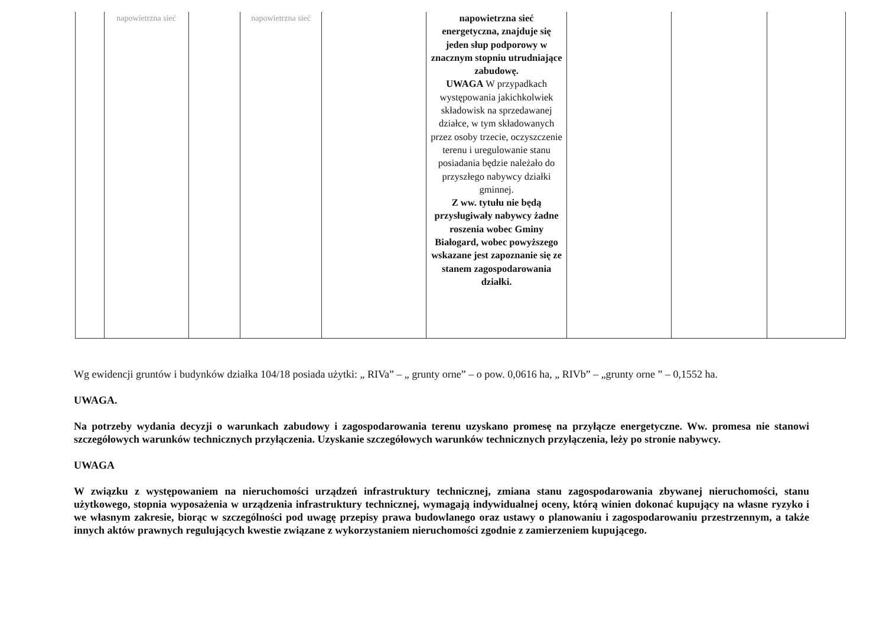| | napowietrzna sieć | | napowietrzna sieć | | napowietrzna sieć energetyczna, znajduje się jeden słup podporowy w znacznym stopniu utrudniające zabudowę. UWAGA W przypadkach występowania jakichkolwiek składowisk na sprzedawanej działce, w tym składowanych przez osoby trzecie, oczyszczenie terenu i uregulowanie stanu posiadania będzie należało do przyszłego nabywcy działki gminnej. Z ww. tytułu nie będą przysługiwały nabywcy żadne roszenia wobec Gminy Białogard, wobec powyższego wskazane jest zapoznanie się ze stanem zagospodarowania działki. | | | |
Wg ewidencji gruntów i budynków działka 104/18 posiada użytki: „ RIVa” – „ grunty orne” – o pow. 0,0616 ha, „ RIVb” – „grunty orne ” – 0,1552 ha.
UWAGA.
Na potrzeby wydania decyzji o warunkach zabudowy i zagospodarowania terenu uzyskano promesę na przyłącze energetyczne. Ww. promesa nie stanowi szczegółowych warunków technicznych przyłączenia. Uzyskanie szczegółowych warunków technicznych przyłączenia, leży po stronie nabywcy.
UWAGA
W związku z występowaniem na nieruchomości urządzeń infrastruktury technicznej, zmiana stanu zagospodarowania zbywanej nieruchomości, stanu użytkowego, stopnia wyposażenia w urządzenia infrastruktury technicznej, wymagają indywidualnej oceny, którą winien dokonać kupujący na własne ryzyko i we własnym zakresie, biorąc w szczególności pod uwagę przepisy prawa budowlanego oraz ustawy o planowaniu i zagospodarowaniu przestrzennym, a także innych aktów prawnych regulujących kwestie związane z wykorzystaniem nieruchomości zgodnie z zamierzeniem kupującego.